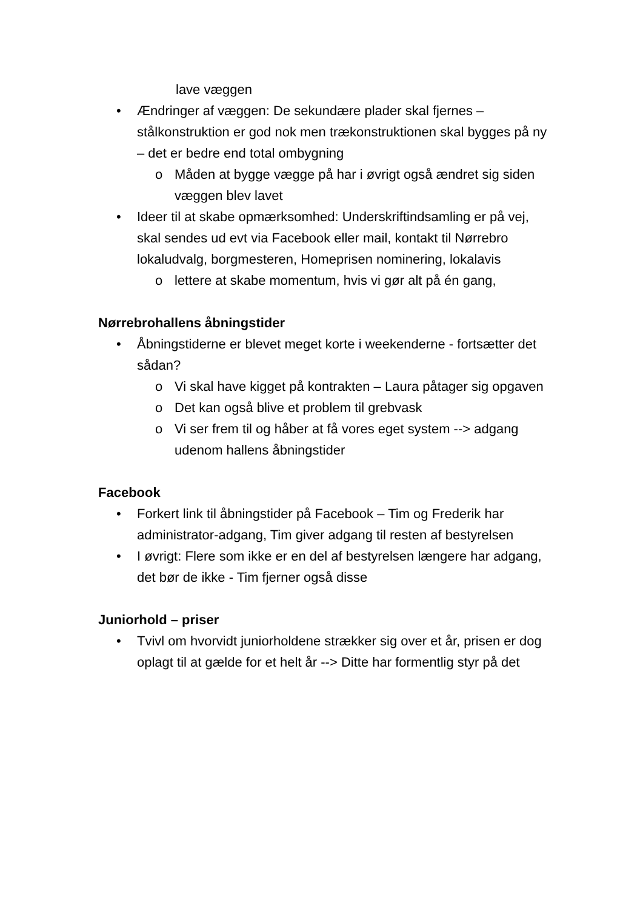lave væggen
• Ændringer af væggen: De sekundære plader skal fjernes – stålkonstruktion er god nok men trækonstruktionen skal bygges på ny – det er bedre end total ombygning
o Måden at bygge vægge på har i øvrigt også ændret sig siden væggen blev lavet
• Ideer til at skabe opmærksomhed: Underskriftindsamling er på vej, skal sendes ud evt via Facebook eller mail, kontakt til Nørrebro lokaludvalg, borgmesteren, Homeprisen nominering, lokalavis
o lettere at skabe momentum, hvis vi gør alt på én gang,
Nørrebrohallens åbningstider
• Åbningstiderne er blevet meget korte i weekenderne - fortsætter det sådan?
o Vi skal have kigget på kontrakten – Laura påtager sig opgaven
o Det kan også blive et problem til grebvask
o Vi ser frem til og håber at få vores eget system --> adgang udenom hallens åbningstider
Facebook
• Forkert link til åbningstider på Facebook – Tim og Frederik har administrator-adgang, Tim giver adgang til resten af bestyrelsen
• I øvrigt: Flere som ikke er en del af bestyrelsen længere har adgang, det bør de ikke - Tim fjerner også disse
Juniorhold – priser
• Tvivl om hvorvidt juniorholdene strækker sig over et år, prisen er dog oplagt til at gælde for et helt år --> Ditte har formentlig styr på det